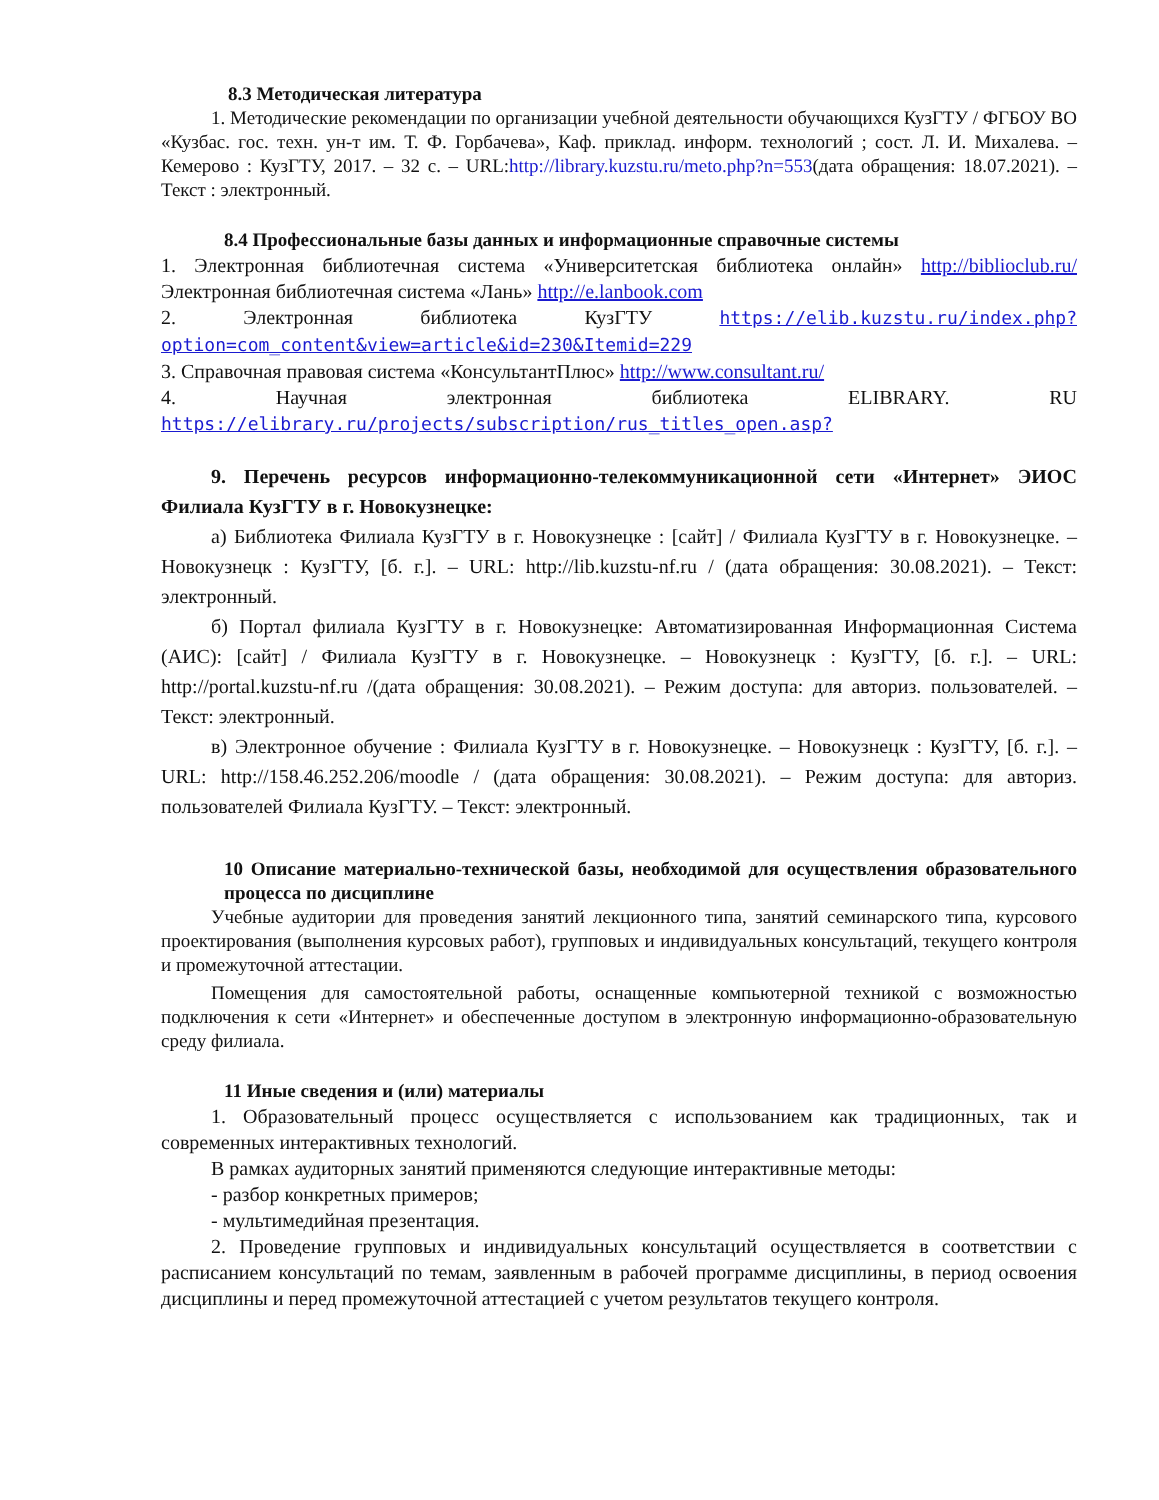8.3 Методическая литература
1. Методические рекомендации по организации учебной деятельности обучающихся КузГТУ / ФГБОУ ВО «Кузбас. гос. техн. ун-т им. Т. Ф. Горбачева», Каф. приклад. информ. технологий ; сост. Л. И. Михалева. – Кемерово : КузГТУ, 2017. – 32 с. – URL:http://library.kuzstu.ru/meto.php?n=553(дата обращения: 18.07.2021). – Текст : электронный.
8.4 Профессиональные базы данных и информационные справочные системы
1. Электронная библиотечная система «Университетская библиотека онлайн» http://biblioclub.ru/Электронная библиотечная система «Лань» http://e.lanbook.com
2. Электронная библиотека КузГТУ https://elib.kuzstu.ru/index.php?option=com_content&view=article&id=230&Itemid=229
3. Справочная правовая система «КонсультантПлюс» http://www.consultant.ru/
4. Научная электронная библиотека ELIBRARY. RU https://elibrary.ru/projects/subscription/rus_titles_open.asp?
9. Перечень ресурсов информационно-телекоммуникационной сети «Интернет» ЭИОС Филиала КузГТУ в г. Новокузнецке:
а) Библиотека Филиала КузГТУ в г. Новокузнецке : [сайт] / Филиала КузГТУ в г. Новокузнецке. – Новокузнецк : КузГТУ, [б. г.]. – URL: http://lib.kuzstu-nf.ru / (дата обращения: 30.08.2021). – Текст: электронный.
б) Портал филиала КузГТУ в г. Новокузнецке: Автоматизированная Информационная Система (АИС): [сайт] / Филиала КузГТУ в г. Новокузнецке. – Новокузнецк : КузГТУ, [б. г.]. – URL: http://portal.kuzstu-nf.ru /(дата обращения: 30.08.2021). – Режим доступа: для авториз. пользователей. – Текст: электронный.
в) Электронное обучение : Филиала КузГТУ в г. Новокузнецке. – Новокузнецк : КузГТУ, [б. г.]. – URL: http://158.46.252.206/moodle / (дата обращения: 30.08.2021). – Режим доступа: для авториз. пользователей Филиала КузГТУ. – Текст: электронный.
10 Описание материально-технической базы, необходимой для осуществления образовательного процесса по дисциплине
Учебные аудитории для проведения занятий лекционного типа, занятий семинарского типа, курсового проектирования (выполнения курсовых работ), групповых и индивидуальных консультаций, текущего контроля и промежуточной аттестации.
Помещения для самостоятельной работы, оснащенные компьютерной техникой с возможностью подключения к сети «Интернет» и обеспеченные доступом в электронную информационно-образовательную среду филиала.
11 Иные сведения и (или) материалы
1. Образовательный процесс осуществляется с использованием как традиционных, так и современных интерактивных технологий.
В рамках аудиторных занятий применяются следующие интерактивные методы:
- разбор конкретных примеров;
- мультимедийная презентация.
2. Проведение групповых и индивидуальных консультаций осуществляется в соответствии с расписанием консультаций по темам, заявленным в рабочей программе дисциплины, в период освоения дисциплины и перед промежуточной аттестацией с учетом результатов текущего контроля.